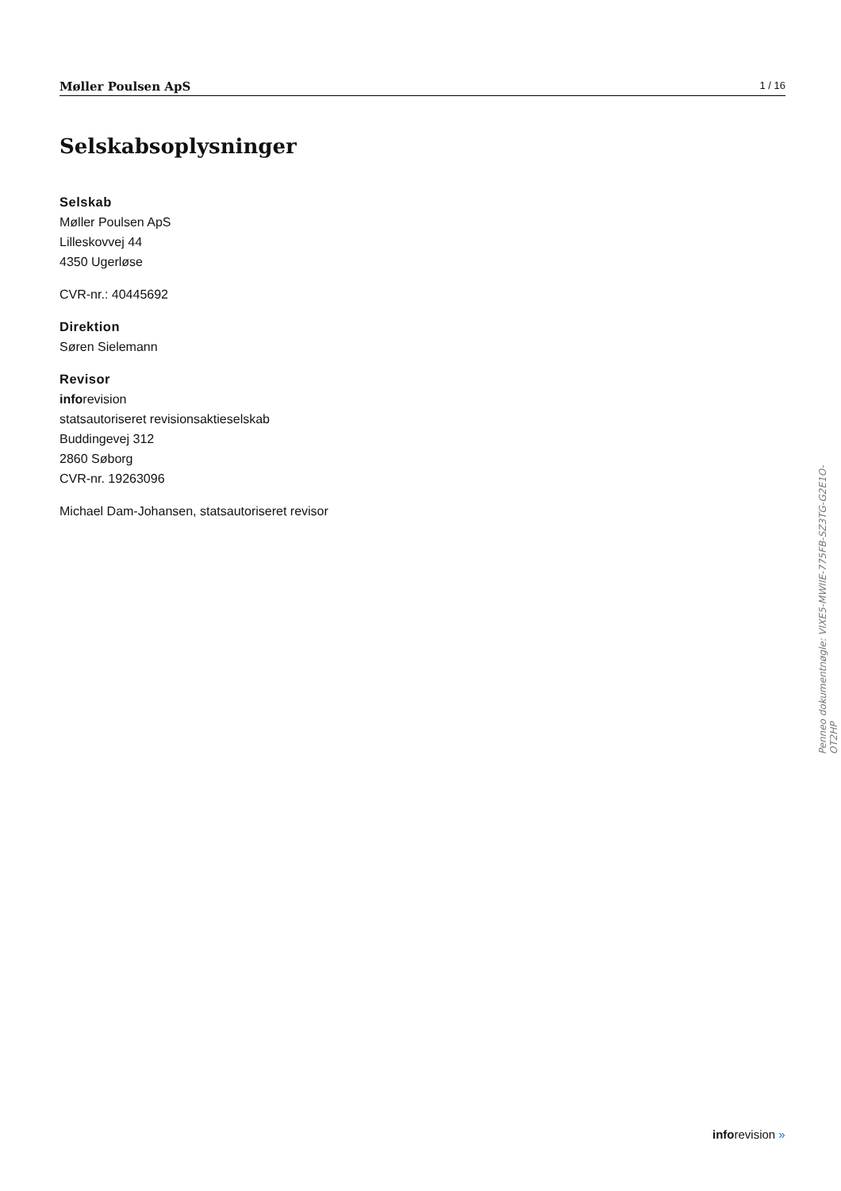Møller Poulsen ApS 1 / 16
Selskabsoplysninger
Selskab
Møller Poulsen ApS
Lilleskovvej 44
4350 Ugerløse
CVR-nr.: 40445692
Direktion
Søren Sielemann
Revisor
inforevision
statsautoriseret revisionsaktieselskab
Buddingevej 312
2860 Søborg
CVR-nr. 19263096
Michael Dam-Johansen, statsautoriseret revisor
Penneo dokumentnøgle: VIXE5-MWIIE-775FB-SZ3TG-G2E1O-OT2HP
inforevision »